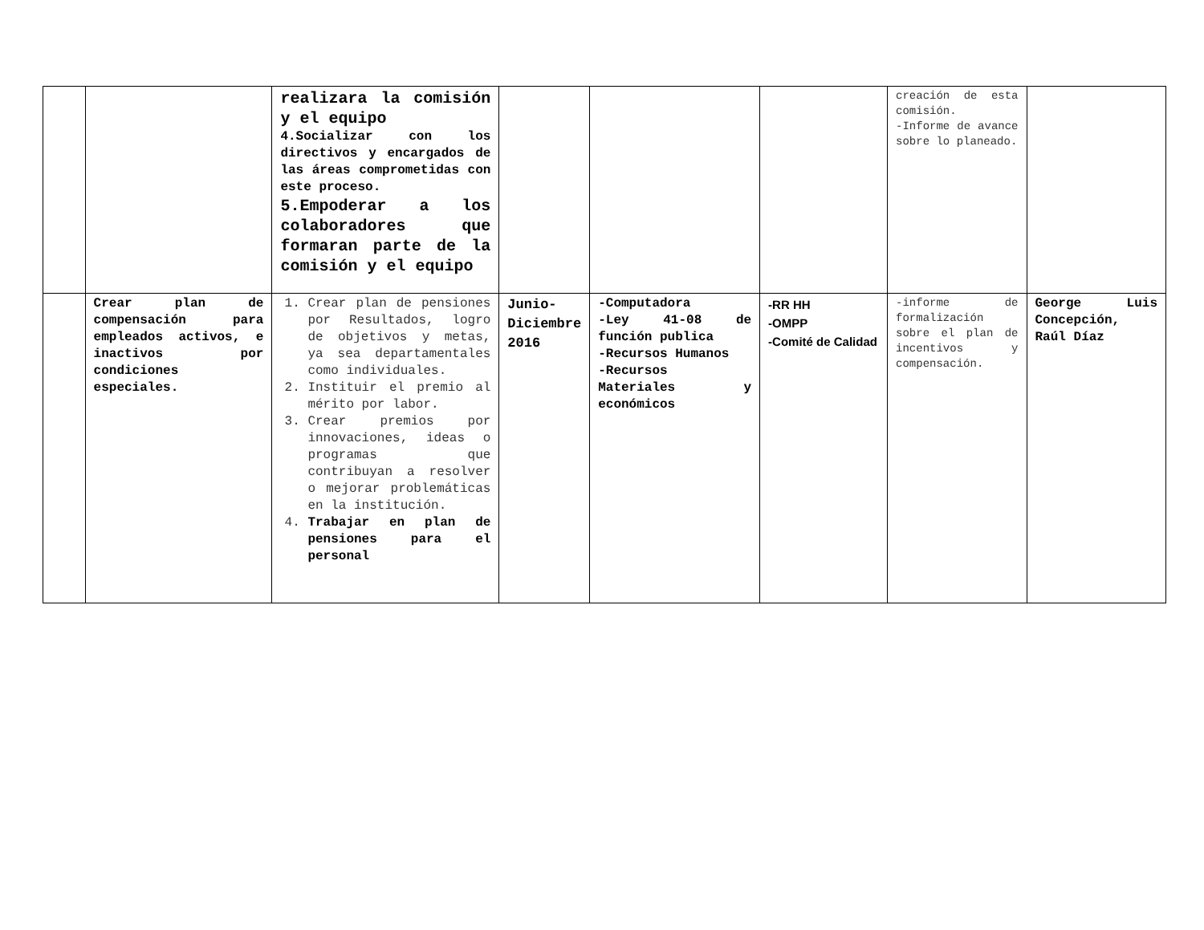| | | realizara la comisión y el equipo 4.Socializar con los directivos y encargados de las áreas comprometidas con este proceso. 5.Empoderar a los colaboradores que formaran parte de la comisión y el equipo | | | | creación de esta comisión. -Informe de avance sobre lo planeado. | |
| | Crear plan de compensación para empleados activos, e inactivos por condiciones especiales. | 1. Crear plan de pensiones por Resultados, logro de objetivos y metas, ya sea departamentales como individuales. 2. Instituir el premio al mérito por labor. 3. Crear premios por innovaciones, ideas o programas que contribuyan a resolver o mejorar problemáticas en la institución. 4. Trabajar en plan de pensiones para el personal | Junio-Diciembre 2016 | -Computadora -Ley 41-08 de función publica -Recursos Humanos -Recursos Materiales y económicos | -RR HH -OMPP -Comité de Calidad | -informe de formalización sobre el plan de incentivos y compensación. | George Luis Concepción, Raúl Díaz |